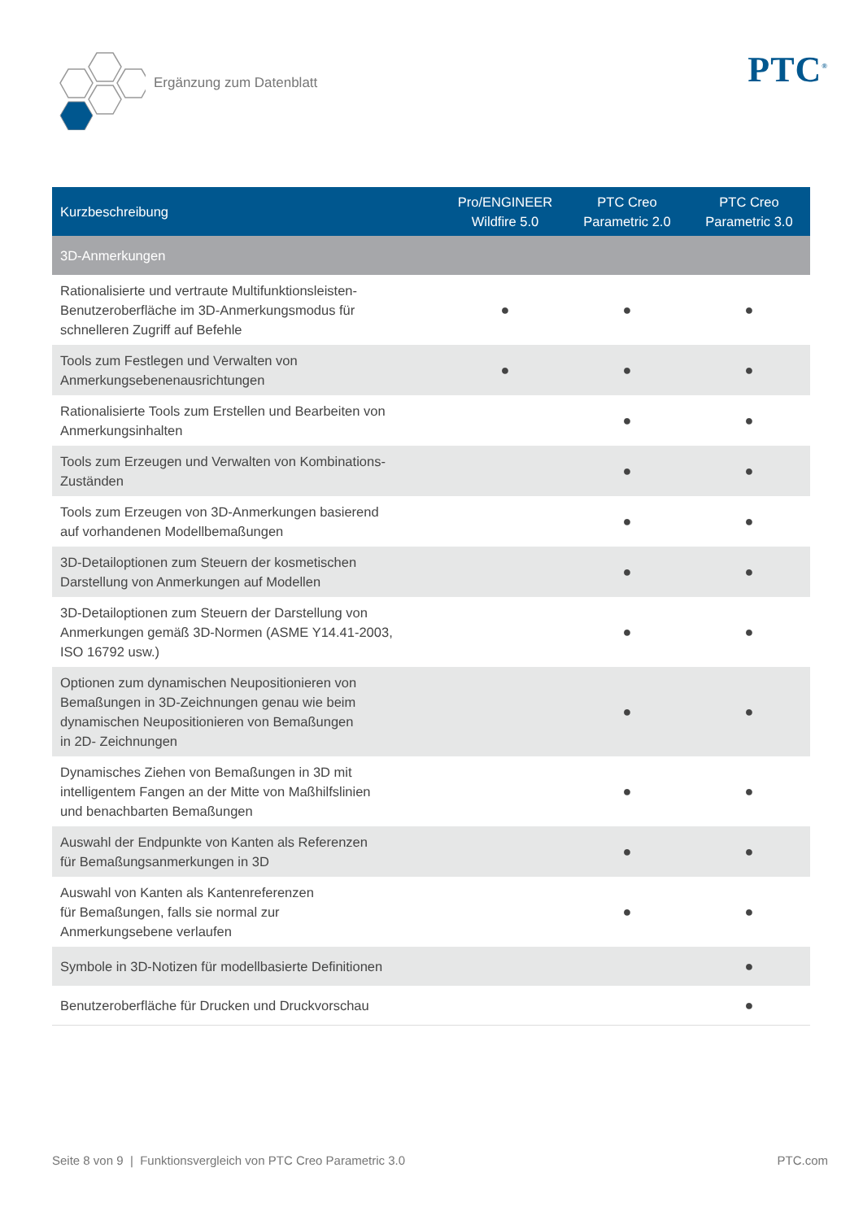Ergänzung zum Datenblatt
PTC<sup>®</sup>
| Kurzbeschreibung | Pro/ENGINEER Wildfire 5.0 | PTC Creo Parametric 2.0 | PTC Creo Parametric 3.0 |
| --- | --- | --- | --- |
| 3D-Anmerkungen | | | |
| Rationalisierte und vertraute Multifunktionsleisten- Benutzeroberfläche im 3D-Anmerkungsmodus für schnelleren Zugriff auf Befehle | ● | ● | ● |
| Tools zum Festlegen und Verwalten von Anmerkungsebenenausrichtungen | ● | ● | ● |
| Rationalisierte Tools zum Erstellen und Bearbeiten von Anmerkungsinhalten | | ● | ● |
| Tools zum Erzeugen und Verwalten von Kombinations- Zuständen | | ● | ● |
| Tools zum Erzeugen von 3D-Anmerkungen basierend auf vorhandenen Modellbemaßungen | | ● | ● |
| 3D-Detailoptionen zum Steuern der kosmetischen Darstellung von Anmerkungen auf Modellen | | ● | ● |
| 3D-Detailoptionen zum Steuern der Darstellung von Anmerkungen gemäß 3D-Normen (ASME Y14.41-2003, ISO 16792 usw.) | | ● | ● |
| Optionen zum dynamischen Neupositionieren von Bemaßungen in 3D-Zeichnungen genau wie beim dynamischen Neupositionieren von Bemaßungen in 2D- Zeichnungen | | ● | ● |
| Dynamisches Ziehen von Bemaßungen in 3D mit intelligentem Fangen an der Mitte von Maßhilfslinien und benachbarten Bemaßungen | | ● | ● |
| Auswahl der Endpunkte von Kanten als Referenzen für Bemaßungsanmerkungen in 3D | | ● | ● |
| Auswahl von Kanten als Kantenreferenzen für Bemaßungen, falls sie normal zur Anmerkungsebene verlaufen | | ● | ● |
| Symbole in 3D-Notizen für modellbasierte Definitionen | | | ● |
| Benutzeroberfläche für Drucken und Druckvorschau | | | ● |
Seite 8 von 9 | Funktionsvergleich von PTC Creo Parametric 3.0 PTC.com